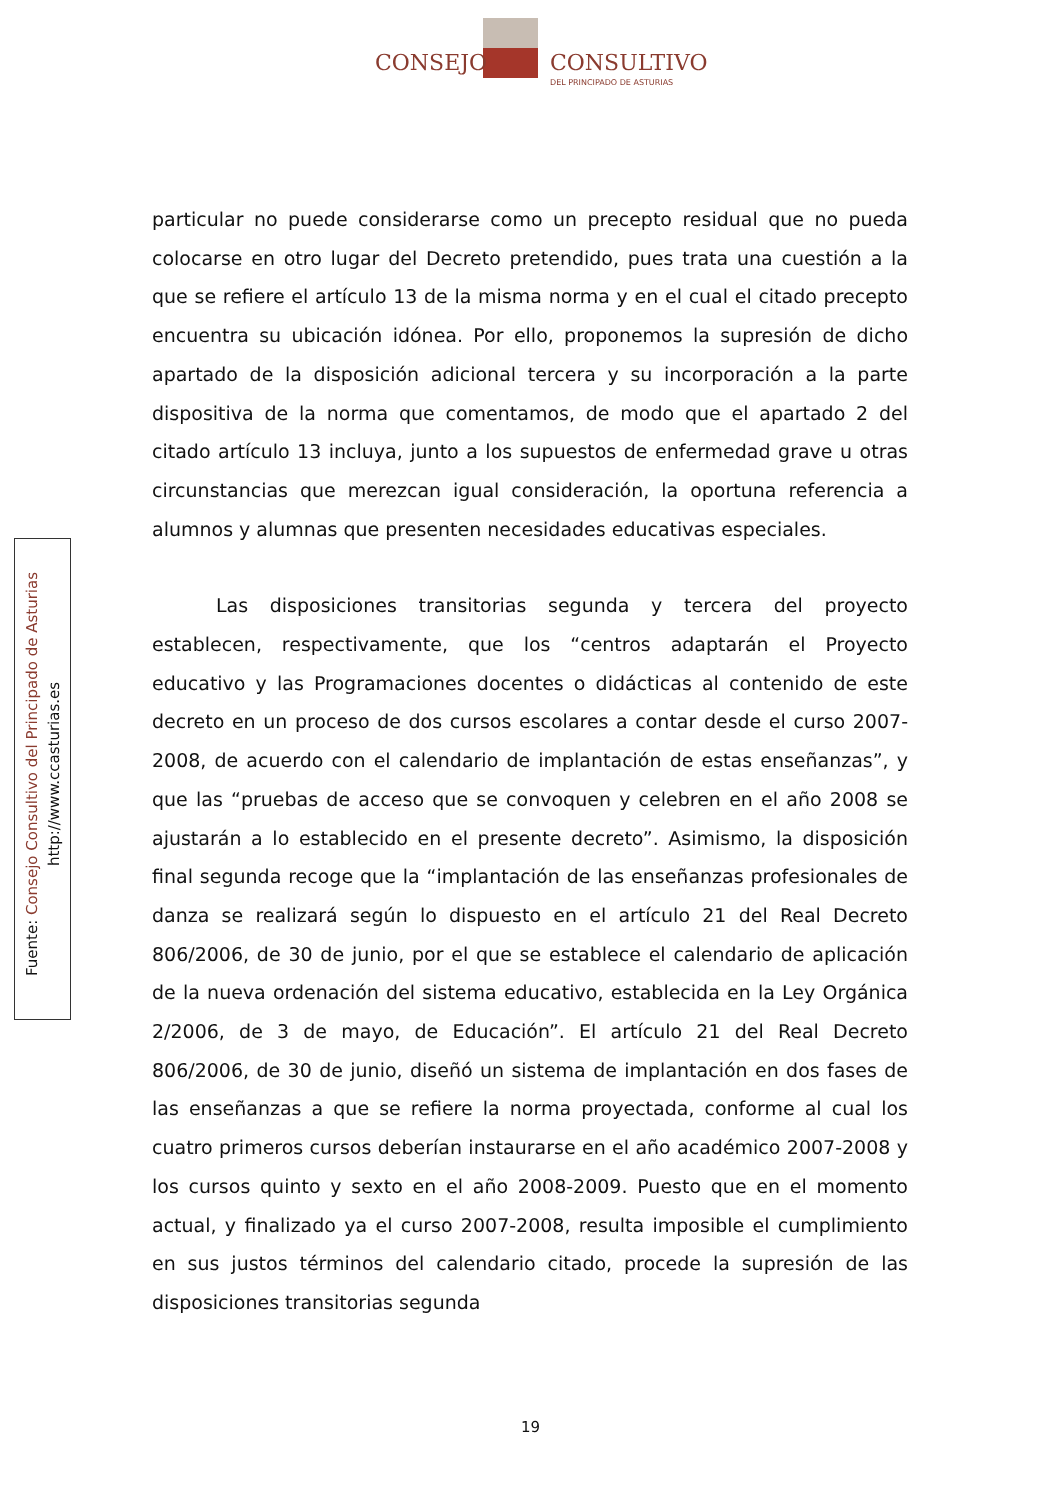CONSEJO CONSULTIVO
DEL PRINCIPADO DE ASTURIAS
Fuente: Consejo Consultivo del Principado de Asturias
http://www.ccasturias.es
particular no puede considerarse como un precepto residual que no pueda colocarse en otro lugar del Decreto pretendido, pues trata una cuestión a la que se refiere el artículo 13 de la misma norma y en el cual el citado precepto encuentra su ubicación idónea. Por ello, proponemos la supresión de dicho apartado de la disposición adicional tercera y su incorporación a la parte dispositiva de la norma que comentamos, de modo que el apartado 2 del citado artículo 13 incluya, junto a los supuestos de enfermedad grave u otras circunstancias que merezcan igual consideración, la oportuna referencia a alumnos y alumnas que presenten necesidades educativas especiales.
Las disposiciones transitorias segunda y tercera del proyecto establecen, respectivamente, que los “centros adaptarán el Proyecto educativo y las Programaciones docentes o didácticas al contenido de este decreto en un proceso de dos cursos escolares a contar desde el curso 2007-2008, de acuerdo con el calendario de implantación de estas enseñanzas”, y que las “pruebas de acceso que se convoquen y celebren en el año 2008 se ajustarán a lo establecido en el presente decreto”. Asimismo, la disposición final segunda recoge que la “implantación de las enseñanzas profesionales de danza se realizará según lo dispuesto en el artículo 21 del Real Decreto 806/2006, de 30 de junio, por el que se establece el calendario de aplicación de la nueva ordenación del sistema educativo, establecida en la Ley Orgánica 2/2006, de 3 de mayo, de Educación”. El artículo 21 del Real Decreto 806/2006, de 30 de junio, diseñó un sistema de implantación en dos fases de las enseñanzas a que se refiere la norma proyectada, conforme al cual los cuatro primeros cursos deberían instaurarse en el año académico 2007-2008 y los cursos quinto y sexto en el año 2008-2009. Puesto que en el momento actual, y finalizado ya el curso 2007-2008, resulta imposible el cumplimiento en sus justos términos del calendario citado, procede la supresión de las disposiciones transitorias segunda
19